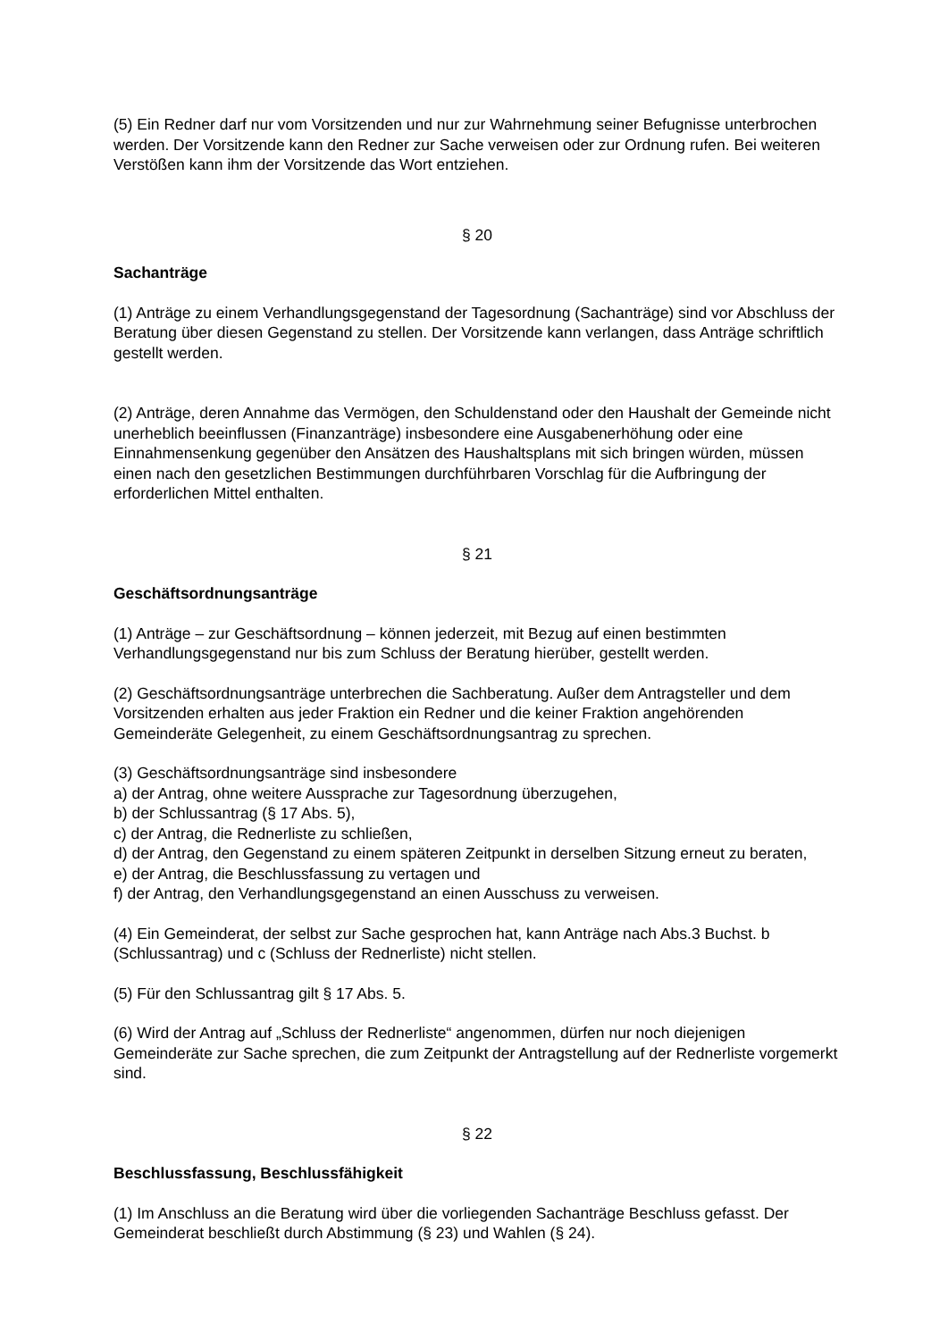(5) Ein Redner darf nur vom Vorsitzenden und nur zur Wahrnehmung seiner Befugnisse unterbrochen werden. Der Vorsitzende kann den Redner zur Sache verweisen oder zur Ordnung rufen. Bei weiteren Verstößen kann ihm der Vorsitzende das Wort entziehen.
§ 20
Sachanträge
(1) Anträge zu einem Verhandlungsgegenstand der Tagesordnung (Sachanträge) sind vor Abschluss der Beratung über diesen Gegenstand zu stellen. Der Vorsitzende kann verlangen, dass Anträge schriftlich gestellt werden.
(2) Anträge, deren Annahme das Vermögen, den Schuldenstand oder den Haushalt der Gemeinde nicht unerheblich beeinflussen (Finanzanträge) insbesondere eine Ausgabenerhöhung oder eine Einnahmensenkung gegenüber den Ansätzen des Haushaltsplans mit sich bringen würden, müssen einen nach den gesetzlichen Bestimmungen durchführbaren Vorschlag für die Aufbringung der erforderlichen Mittel enthalten.
§ 21
Geschäftsordnungsanträge
(1) Anträge – zur Geschäftsordnung – können jederzeit, mit Bezug auf einen bestimmten Verhandlungsgegenstand nur bis zum Schluss der Beratung hierüber, gestellt werden.
(2) Geschäftsordnungsanträge unterbrechen die Sachberatung. Außer dem Antragsteller und dem Vorsitzenden erhalten aus jeder Fraktion ein Redner und die keiner Fraktion angehörenden Gemeinderäte Gelegenheit, zu einem Geschäftsordnungsantrag zu sprechen.
(3) Geschäftsordnungsanträge sind insbesondere
a) der Antrag, ohne weitere Aussprache zur Tagesordnung überzugehen,
b) der Schlussantrag (§ 17 Abs. 5),
c) der Antrag, die Rednerliste zu schließen,
d) der Antrag, den Gegenstand zu einem späteren Zeitpunkt in derselben Sitzung erneut zu beraten,
e) der Antrag, die Beschlussfassung zu vertagen und
f) der Antrag, den Verhandlungsgegenstand an einen Ausschuss zu verweisen.
(4) Ein Gemeinderat, der selbst zur Sache gesprochen hat, kann Anträge nach Abs.3 Buchst. b (Schlussantrag) und c (Schluss der Rednerliste) nicht stellen.
(5) Für den Schlussantrag gilt § 17 Abs. 5.
(6) Wird der Antrag auf „Schluss der Rednerliste“ angenommen, dürfen nur noch diejenigen Gemeinderäte zur Sache sprechen, die zum Zeitpunkt der Antragstellung auf der Rednerliste vorgemerkt sind.
§ 22
Beschlussfassung, Beschlussfähigkeit
(1) Im Anschluss an die Beratung wird über die vorliegenden Sachanträge Beschluss gefasst. Der Gemeinderat beschließt durch Abstimmung (§ 23) und Wahlen (§ 24).